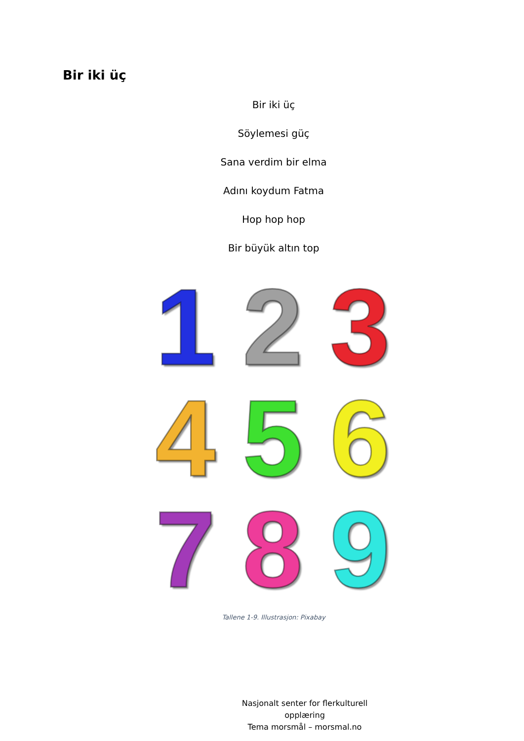Bir iki üç
Bir iki üç
Söylemesi güç
Sana verdim bir elma
Adını koydum Fatma
Hop hop hop
Bir büyük altın top
1 2 3 4 5 6 7 8 9
Tallene 1-9. Illustrasjon: Pixabay
Nasjonalt senter for flerkulturell opplæring
Tema morsmål – morsmal.no